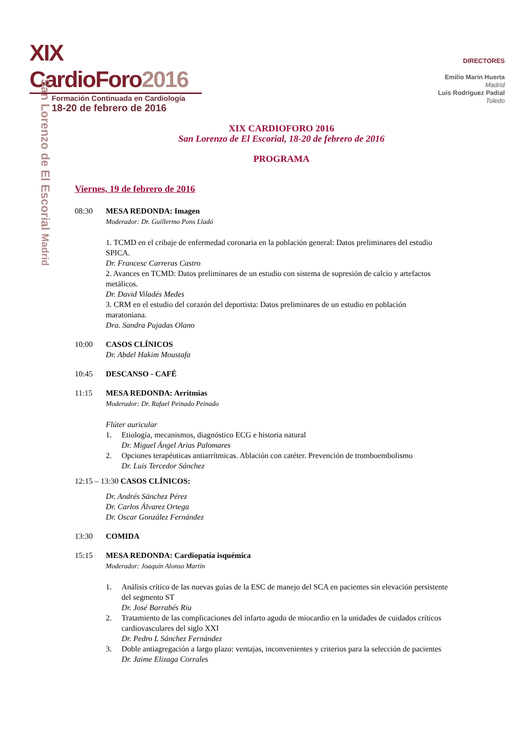XIX CardioForo2016
Formación Continuada en Cardiología
18-20 de febrero de 2016
San Lorenzo de El Escorial Madrid
DIRECTORES
Emilio Marín Huerta
Madrid
Luis Rodríguez Padial
Toledo
XIX CARDIOFORO 2016
San Lorenzo de El Escorial, 18-20 de febrero de 2016
PROGRAMA
Viernes, 19 de febrero de 2016
08:30 MESA REDONDA: Imagen
Moderador: Dr. Guillermo Pons Lladó
1. TCMD en el cribaje de enfermedad coronaria en la población general: Datos preliminares del estudio SPICA.
Dr. Francesc Carreras Castro
2. Avances en TCMD: Datos preliminares de un estudio con sistema de supresión de calcio y artefactos metálicos.
Dr. David Viladés Medes
3. CRM en el estudio del corazón del deportista: Datos preliminares de un estudio en población maratoniana.
Dra. Sandra Pujadas Olano
10:00 CASOS CLÍNICOS
Dr. Abdel Hakim Moustafa
10:45 DESCANSO - CAFÉ
11:15 MESA REDONDA: Arritmias
Moderador: Dr. Rafael Peinado Peinado
Flúter auricular
1. Etiología, mecanismos, diagnóstico ECG e historia natural
Dr. Miguel Ángel Arias Palomares
2. Opciones terapéuticas antiarrítmicas. Ablación con catéter. Prevención de tromboembolismo
Dr. Luis Tercedor Sánchez
12:15 – 13:30 CASOS CLÍNICOS:
Dr. Andrés Sánchez Pérez
Dr. Carlos Álvarez Ortega
Dr. Oscar González Fernández
13:30 COMIDA
15:15 MESA REDONDA: Cardiopatía isquémica
Moderador: Joaquín Alonso Martín
1. Análisis crítico de las nuevas guías de la ESC de manejo del SCA en pacientes sin elevación persistente del segmento ST
Dr. José Barrabés Riu
2. Tratamiento de las complicaciones del infarto agudo de miocardio en la unidades de cuidados críticos cardiovasculares del siglo XXI
Dr. Pedro L Sánchez Fernández
3. Doble antiagregación a largo plazo: ventajas, inconvenientes y criterios para la selección de pacientes
Dr. Jaime Elizaga Corrales